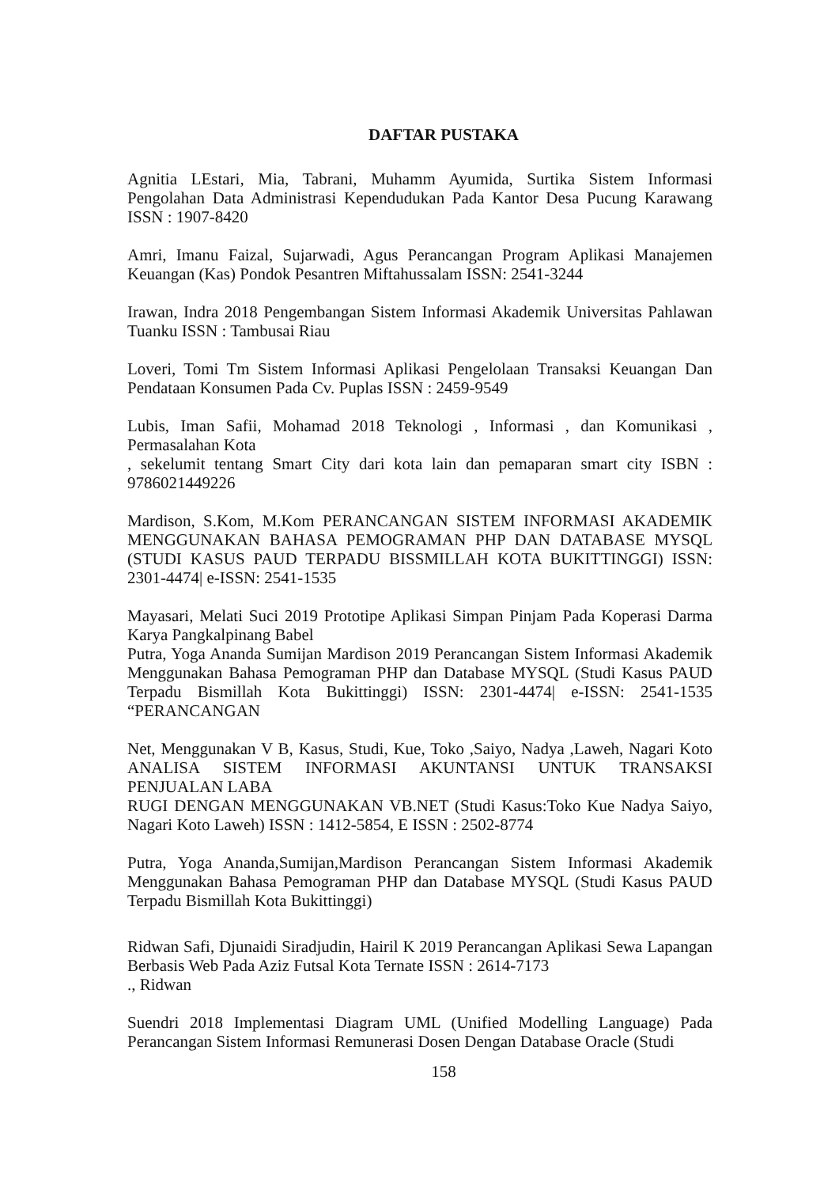DAFTAR PUSTAKA
Agnitia LEstari, Mia, Tabrani, Muhamm Ayumida, Surtika Sistem Informasi Pengolahan Data Administrasi Kependudukan Pada Kantor Desa Pucung Karawang ISSN : 1907-8420
Amri, Imanu Faizal, Sujarwadi, Agus Perancangan Program Aplikasi Manajemen Keuangan (Kas) Pondok Pesantren Miftahussalam ISSN: 2541-3244
Irawan, Indra 2018 Pengembangan Sistem Informasi Akademik Universitas Pahlawan Tuanku ISSN : Tambusai Riau
Loveri, Tomi Tm Sistem Informasi Aplikasi Pengelolaan Transaksi Keuangan Dan Pendataan Konsumen Pada Cv. Puplas ISSN : 2459-9549
Lubis, Iman Safii, Mohamad 2018 Teknologi , Informasi , dan Komunikasi , Permasalahan Kota
, sekelumit tentang Smart City dari kota lain dan pemaparan smart city ISBN : 9786021449226
Mardison, S.Kom, M.Kom PERANCANGAN SISTEM INFORMASI AKADEMIK MENGGUNAKAN BAHASA PEMOGRAMAN PHP DAN DATABASE MYSQL (STUDI KASUS PAUD TERPADU BISSMILLAH KOTA BUKITTINGGI) ISSN: 2301-4474| e-ISSN: 2541-1535
Mayasari, Melati Suci 2019 Prototipe Aplikasi Simpan Pinjam Pada Koperasi Darma Karya Pangkalpinang Babel
Putra, Yoga Ananda Sumijan Mardison 2019 Perancangan Sistem Informasi Akademik Menggunakan Bahasa Pemograman PHP dan Database MYSQL (Studi Kasus PAUD Terpadu Bismillah Kota Bukittinggi) ISSN: 2301-4474| e-ISSN: 2541-1535 “PERANCANGAN
Net, Menggunakan V B, Kasus, Studi, Kue, Toko ,Saiyo, Nadya ,Laweh, Nagari Koto ANALISA SISTEM INFORMASI AKUNTANSI UNTUK TRANSAKSI PENJUALAN LABA
RUGI DENGAN MENGGUNAKAN VB.NET (Studi Kasus:Toko Kue Nadya Saiyo, Nagari Koto Laweh) ISSN : 1412-5854, E ISSN : 2502-8774
Putra, Yoga Ananda,Sumijan,Mardison Perancangan Sistem Informasi Akademik Menggunakan Bahasa Pemograman PHP dan Database MYSQL (Studi Kasus PAUD Terpadu Bismillah Kota Bukittinggi)
Ridwan Safi, Djunaidi Siradjudin, Hairil K 2019 Perancangan Aplikasi Sewa Lapangan Berbasis Web Pada Aziz Futsal Kota Ternate ISSN : 2614-7173
., Ridwan
Suendri 2018 Implementasi Diagram UML (Unified Modelling Language) Pada Perancangan Sistem Informasi Remunerasi Dosen Dengan Database Oracle (Studi
158